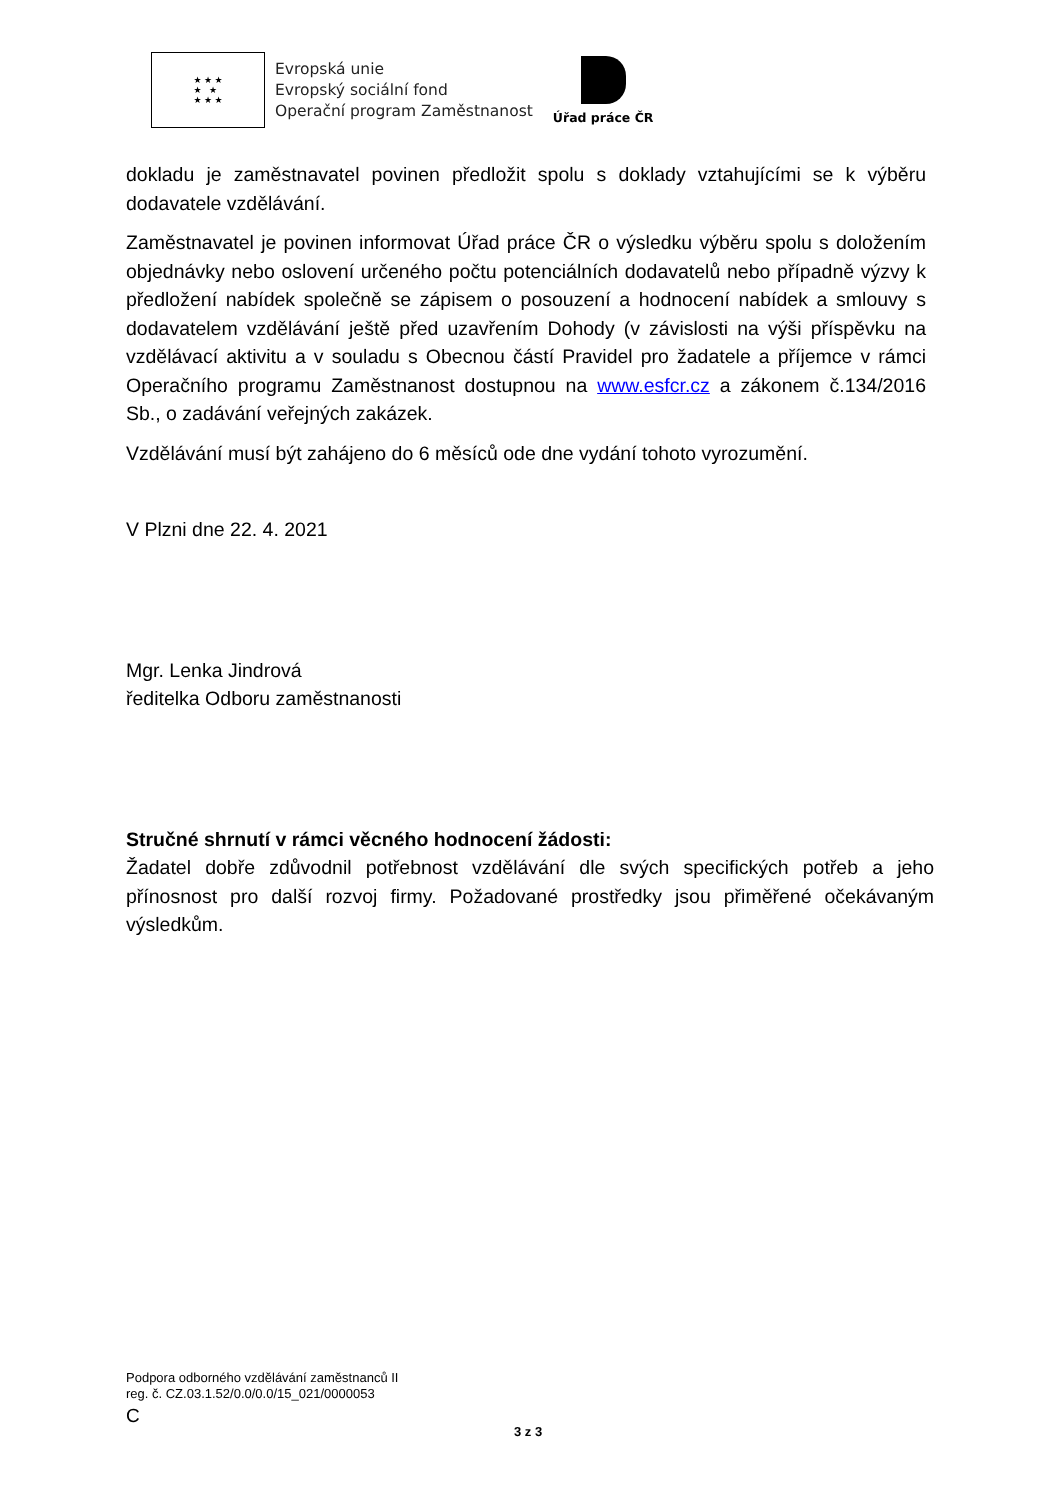★ ★ ★
★ ★
★ ★ ★
Evropská unie
Evropský sociální fond
Operační program Zaměstnanost
Úřad práce ČR
dokladu je zaměstnavatel povinen předložit spolu s doklady vztahujícími se k výběru dodavatele vzdělávání.
Zaměstnavatel je povinen informovat Úřad práce ČR o výsledku výběru spolu s doložením objednávky nebo oslovení určeného počtu potenciálních dodavatelů nebo případně výzvy k předložení nabídek společně se zápisem o posouzení a hodnocení nabídek a smlouvy s dodavatelem vzdělávání ještě před uzavřením Dohody (v závislosti na výši příspěvku na vzdělávací aktivitu a v souladu s Obecnou částí Pravidel pro žadatele a příjemce v rámci Operačního programu Zaměstnanost dostupnou na www.esfcr.cz a zákonem č.134/2016 Sb., o zadávání veřejných zakázek.
Vzdělávání musí být zahájeno do 6 měsíců ode dne vydání tohoto vyrozumění.
V Plzni dne 22. 4. 2021
Mgr. Lenka Jindrová
ředitelka Odboru zaměstnanosti
Stručné shrnutí v rámci věcného hodnocení žádosti:
Žadatel dobře zdůvodnil potřebnost vzdělávání dle svých specifických potřeb a jeho přínosnost pro další rozvoj firmy. Požadované prostředky jsou přiměřené očekávaným výsledkům.
Podpora odborného vzdělávání zaměstnanců II
reg. č. CZ.03.1.52/0.0/0.0/15_021/0000053
C
3 z 3